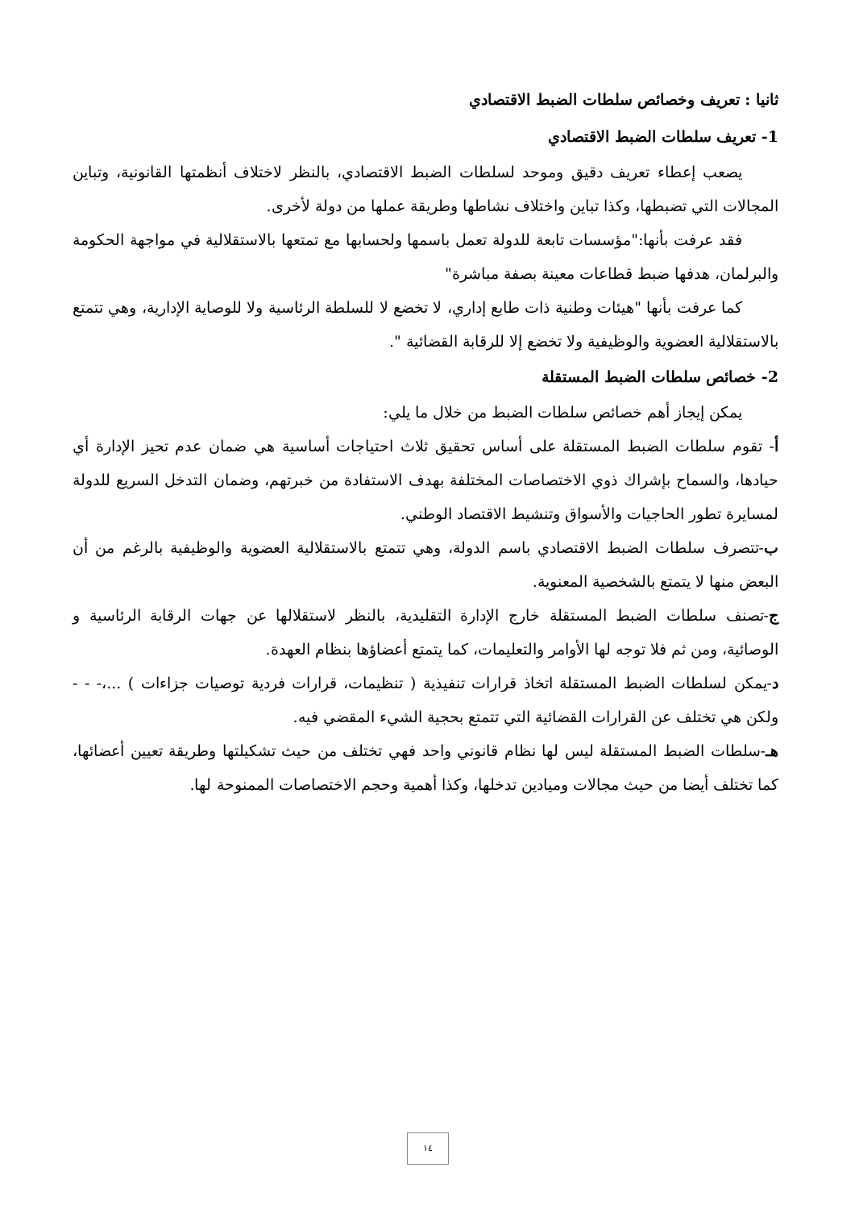ثانيا : تعريف وخصائص سلطات الضبط الاقتصادي
1- تعريف سلطات الضبط الاقتصادي
يصعب إعطاء تعريف دقيق وموحد لسلطات الضبط الاقتصادي، بالنظر لاختلاف أنظمتها القانونية، وتباين المجالات التي تضبطها، وكذا تباين واختلاف نشاطها وطريقة عملها من دولة لأخرى.
فقد عرفت بأنها:"مؤسسات تابعة للدولة تعمل باسمها ولحسابها مع تمتعها بالاستقلالية في مواجهة الحكومة والبرلمان، هدفها ضبط قطاعات معينة بصفة مباشرة"
كما عرفت بأنها "هيئات وطنية ذات طابع إداري، لا تخضع لا للسلطة الرئاسية ولا للوصاية الإدارية، وهي تتمتع بالاستقلالية العضوية والوظيفية ولا تخضع إلا للرقابة القضائية ".
2- خصائص سلطات الضبط المستقلة
يمكن إيجاز أهم خصائص سلطات الضبط من خلال ما يلي:
أ- تقوم سلطات الضبط المستقلة على أساس تحقيق ثلاث احتياجات أساسية هي ضمان عدم تحيز الإدارة أي حيادها، والسماح بإشراك ذوي الاختصاصات المختلفة بهدف الاستفادة من خبرتهم، وضمان التدخل السريع للدولة لمسايرة تطور الحاجيات والأسواق وتنشيط الاقتصاد الوطني.
ب-تتصرف سلطات الضبط الاقتصادي باسم الدولة، وهي تتمتع بالاستقلالية العضوية والوظيفية بالرغم من أن البعض منها لا يتمتع بالشخصية المعنوية.
ج-تصنف سلطات الضبط المستقلة خارج الإدارة التقليدية، بالنظر لاستقلالها عن جهات الرقابة الرئاسية و الوصائية، ومن ثم فلا توجه لها الأوامر والتعليمات، كما يتمتع أعضاؤها بنظام العهدة.
د-يمكن لسلطات الضبط المستقلة اتخاذ قرارات تنفيذية ( تنظيمات، قرارات فردية توصيات جزاءات ) ...،- - - ولكن هي تختلف عن القرارات القضائية التي تتمتع بحجية الشيء المقضي فيه.
هـ-سلطات الضبط المستقلة ليس لها نظام قانوني واحد فهي تختلف من حيث تشكيلتها وطريقة تعيين أعضائها، كما تختلف أيضا من حيث مجالات وميادين تدخلها، وكذا أهمية وحجم الاختصاصات الممنوحة لها.
١٤